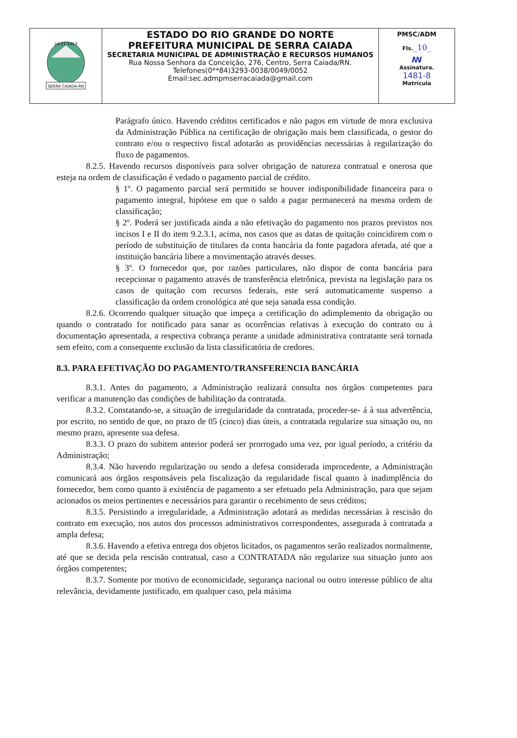| SERRA CAIADA-RN 24-11-1953 | ESTADO DO RIO GRANDE DO NORTE PREFEITURA MUNICIPAL DE SERRA CAIADA SECRETARIA MUNICIPAL DE ADMINISTRAÇÃO E RECURSOS HUMANOS Rua Nossa Senhora da Conceição, 276, Centro, Serra Caiada/RN. Telefones(0**84)3293-0038/0049/0052 Email:sec.admpmserracaiada@gmail.com | PMSC/ADM Fls. _10_ ꟿ Assinatura. 1481-8 Matrícula |
Parágrafo único. Havendo créditos certificados e não pagos em virtude de mora exclusiva da Administração Pública na certificação de obrigação mais bem classificada, o gestor do contrato e/ou o respectivo fiscal adotarão as providências necessárias à regularização do fluxo de pagamentos.
8.2.5. Havendo recursos disponíveis para solver obrigação de natureza contratual e onerosa que esteja na ordem de classificação é vedado o pagamento parcial de crédito.
§ 1º. O pagamento parcial será permitido se houver indisponibilidade financeira para o pagamento integral, hipótese em que o saldo a pagar permanecerá na mesma ordem de classificação;
§ 2º. Poderá ser justificada ainda a não efetivação do pagamento nos prazos previstos nos incisos I e II do item 9.2.3.1, acima, nos casos que as datas de quitação coincidirem com o período de substituição de titulares da conta bancária da fonte pagadora afetada, até que a instituição bancária libere a movimentação através desses.
§ 3º. O fornecedor que, por razões particulares, não dispor de conta bancária para recepcionar o pagamento através de transferência eletrônica, prevista na legislação para os casos de quitação com recursos federais, este será automaticamente suspenso a classificação da ordem cronológica até que seja sanada essa condição.
8.2.6. Ocorrendo qualquer situação que impeça a certificação do adimplemento da obrigação ou quando o contratado for notificado para sanar as ocorrências relativas à execução do contrato ou à documentação apresentada, a respectiva cobrança perante a unidade administrativa contratante será tornada sem efeito, com a consequente exclusão da lista classificatória de credores.
8.3. PARA EFETIVAÇÃO DO PAGAMENTO/TRANSFERENCIA BANCÁRIA
8.3.1. Antes do pagamento, a Administração realizará consulta nos órgãos competentes para verificar a manutenção das condições de habilitação da contratada.
8.3.2. Constatando-se, a situação de irregularidade da contratada, proceder-se- á à sua advertência, por escrito, no sentido de que, no prazo de 05 (cinco) dias úteis, a contratada regularize sua situação ou, no mesmo prazo, apresente sua defesa.
8.3.3. O prazo do subitem anterior poderá ser prorrogado uma vez, por igual período, a critério da Administração;
8.3.4. Não havendo regularização ou sendo a defesa considerada improcedente, a Administração comunicará aos órgãos responsáveis pela fiscalização da regularidade fiscal quanto à inadimplência do fornecedor, bem como quanto à existência de pagamento a ser efetuado pela Administração, para que sejam acionados os meios pertinentes e necessários para garantir o recebimento de seus créditos;
8.3.5. Persistindo a irregularidade, a Administração adotará as medidas necessárias à rescisão do contrato em execução, nos autos dos processos administrativos correspondentes, assegurada à contratada a ampla defesa;
8.3.6. Havendo a efetiva entrega dos objetos licitados, os pagamentos serão realizados normalmente, até que se decida pela rescisão contratual, caso a CONTRATADA não regularize sua situação junto aos órgãos competentes;
8.3.7. Somente por motivo de economicidade, segurança nacional ou outro interesse público de alta relevância, devidamente justificado, em qualquer caso, pela máxima